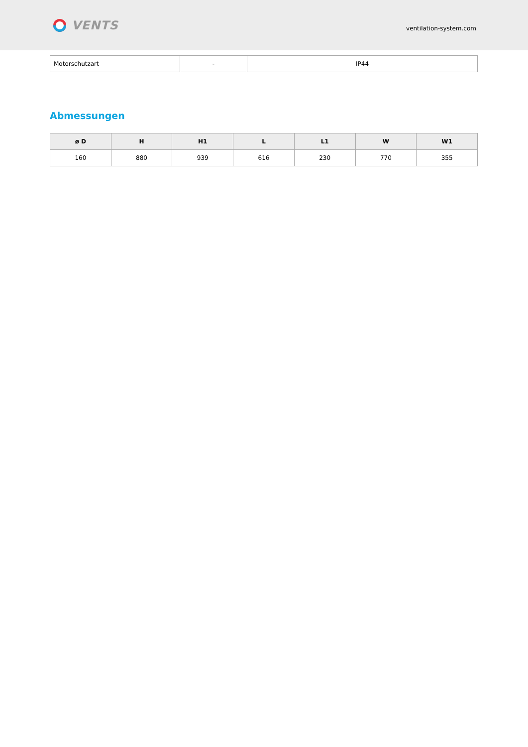VENTS
ventilation-system.com
| Motorschutzart | - | IP44 |
Abmessungen
| ø D | H | H1 | L | L1 | W | W1 |
| --- | --- | --- | --- | --- | --- | --- |
| 160 | 880 | 939 | 616 | 230 | 770 | 355 |